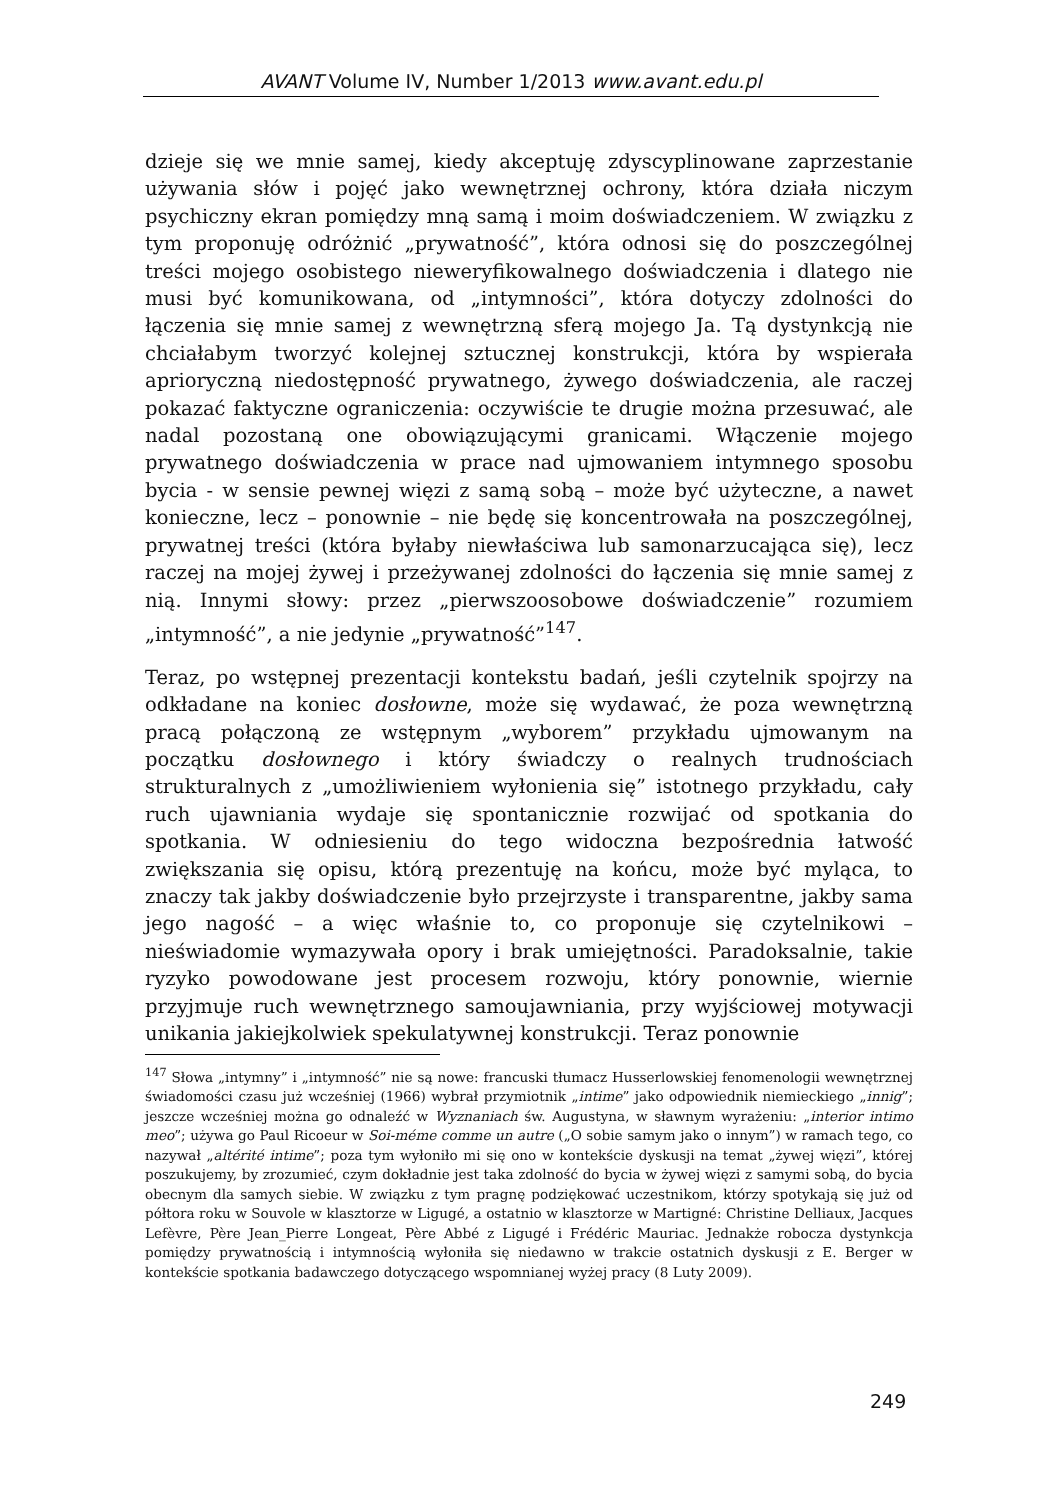AVANT Volume IV, Number 1/2013 www.avant.edu.pl
dzieje się we mnie samej, kiedy akceptuję zdyscyplinowane zaprzestanie używania słów i pojęć jako wewnętrznej ochrony, która działa niczym psychiczny ekran pomiędzy mną samą i moim doświadczeniem. W związku z tym proponuję odróżnić „prywatność”, która odnosi się do poszczególnej treści mojego osobistego nieweryfikowalnego doświadczenia i dlatego nie musi być komunikowana, od „intymności”, która dotyczy zdolności do łączenia się mnie samej z wewnętrzną sferą mojego Ja. Tą dystynkcją nie chciałabym tworzyć kolejnej sztucznej konstrukcji, która by wspierała aprioryczną niedostępność prywatnego, żywego doświadczenia, ale raczej pokazać faktyczne ograniczenia: oczywiście te drugie można przesuwać, ale nadal pozostaną one obowiązującymi granicami. Włączenie mojego prywatnego doświadczenia w prace nad ujmowaniem intymnego sposobu bycia - w sensie pewnej więzi z samą sobą – może być użyteczne, a nawet konieczne, lecz – ponownie – nie będę się koncentrowała na poszczególnej, prywatnej treści (która byłaby niewłaściwa lub samonarzucająca się), lecz raczej na mojej żywej i przeżywanej zdolności do łączenia się mnie samej z nią. Innymi słowy: przez „pierwszoosobowe doświadczenie” rozumiem „intymność”, a nie jedynie „prywatność”<sup>147</sup>.
Teraz, po wstępnej prezentacji kontekstu badań, jeśli czytelnik spojrzy na odkładane na koniec dosłowne, może się wydawać, że poza wewnętrzną pracą połączoną ze wstępnym „wyborem” przykładu ujmowanym na początku dosłownego i który świadczy o realnych trudnościach strukturalnych z „umożliwieniem wyłonienia się” istotnego przykładu, cały ruch ujawniania wydaje się spontanicznie rozwijać od spotkania do spotkania. W odniesieniu do tego widoczna bezpośrednia łatwość zwiększania się opisu, którą prezentuję na końcu, może być myląca, to znaczy tak jakby doświadczenie było przejrzyste i transparentne, jakby sama jego nagość – a więc właśnie to, co proponuje się czytelnikowi – nieświadomie wymazywała opory i brak umiejętności. Paradoksalnie, takie ryzyko powodowane jest procesem rozwoju, który ponownie, wiernie przyjmuje ruch wewnętrznego samoujawniania, przy wyjściowej motywacji unikania jakiejkolwiek spekulatywnej konstrukcji. Teraz ponownie
<sup>147</sup> Słowa „intymny” i „intymność” nie są nowe: francuski tłumacz Husserlowskiej fenomenologii wewnętrznej świadomości czasu już wcześniej (1966) wybrał przymiotnik „intime” jako odpowiednik niemieckiego „innig”; jeszcze wcześniej można go odnaleźć w Wyznaniach św. Augustyna, w sławnym wyrażeniu: „interior intimo meo”; używa go Paul Ricoeur w Soi-méme comme un autre („O sobie samym jako o innym”) w ramach tego, co nazywał „altérité intime”; poza tym wyłoniło mi się ono w kontekście dyskusji na temat „żywej więzi”, której poszukujemy, by zrozumieć, czym dokładnie jest taka zdolność do bycia w żywej więzi z samymi sobą, do bycia obecnym dla samych siebie. W związku z tym pragnę podziękować uczestnikom, którzy spotykają się już od półtora roku w Souvole w klasztorze w Ligugé, a ostatnio w klasztorze w Martigné: Christine Delliaux, Jacques Lefèvre, Père Jean_Pierre Longeat, Père Abbé z Ligugé i Frédéric Mauriac. Jednakże robocza dystynkcja pomiędzy prywatnością i intymnością wyłoniła się niedawno w trakcie ostatnich dyskusji z E. Berger w kontekście spotkania badawczego dotyczącego wspomnianej wyżej pracy (8 Luty 2009).
249